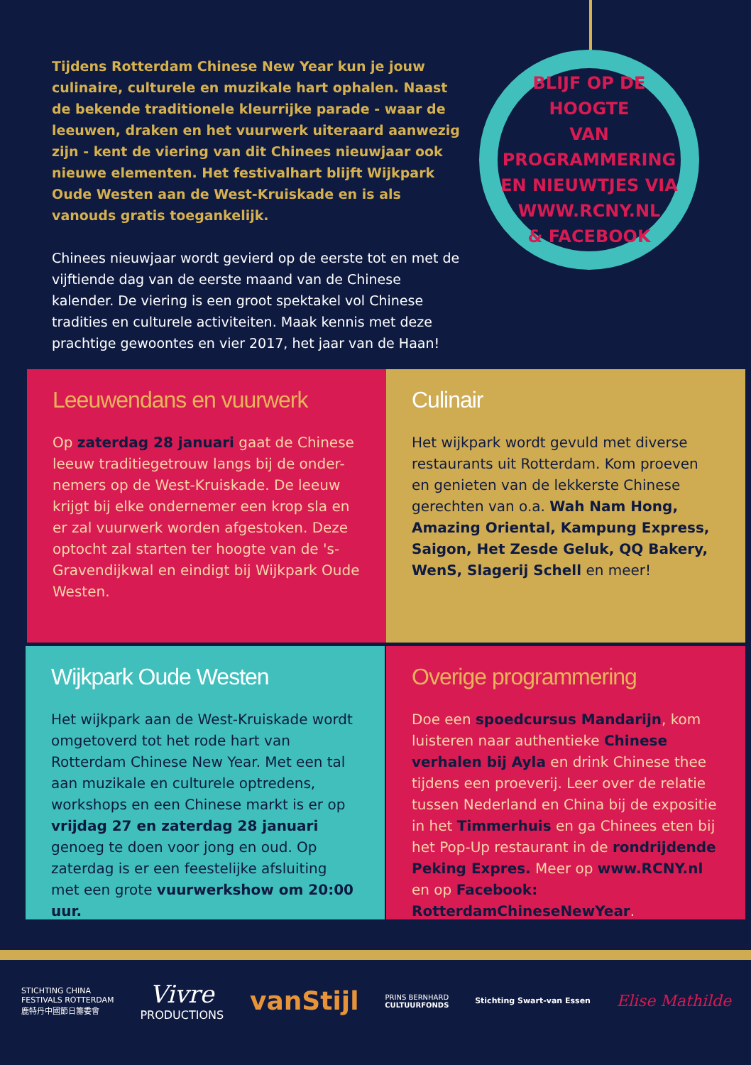Tijdens Rotterdam Chinese New Year kun je jouw culinaire, culturele en muzikale hart ophalen. Naast de bekende traditionele kleurrijke parade - waar de leeuwen, draken en het vuurwerk uiteraard aanwezig zijn - kent de viering van dit Chinees nieuwjaar ook nieuwe elementen. Het festivalhart blijft Wijkpark Oude Westen aan de West-Kruiskade en is als vanouds gratis toegankelijk.
Chinees nieuwjaar wordt gevierd op de eerste tot en met de vijftiende dag van de eerste maand van de Chinese kalender. De viering is een groot spektakel vol Chinese tradities en culturele activiteiten. Maak kennis met deze prachtige gewoontes en vier 2017, het jaar van de Haan!
BLIJF OP DE HOOGTE
VAN PROGRAMMERING
EN NIEUWTJES VIA
WWW.RCNY.NL
& FACEBOOK
Leeuwendans en vuurwerk
Op zaterdag 28 januari gaat de Chinese leeuw traditiegetrouw langs bij de onder-nemers op de West-Kruiskade. De leeuw krijgt bij elke ondernemer een krop sla en er zal vuurwerk worden afgestoken. Deze optocht zal starten ter hoogte van de 's-Gravendijkwal en eindigt bij Wijkpark Oude Westen.
Culinair
Het wijkpark wordt gevuld met diverse restaurants uit Rotterdam. Kom proeven en genieten van de lekkerste Chinese gerechten van o.a. Wah Nam Hong, Amazing Oriental, Kampung Express, Saigon, Het Zesde Geluk, QQ Bakery, WenS, Slagerij Schell en meer!
Wijkpark Oude Westen
Het wijkpark aan de West-Kruiskade wordt omgetoverd tot het rode hart van Rotterdam Chinese New Year. Met een tal aan muzikale en culturele optredens, workshops en een Chinese markt is er op vrijdag 27 en zaterdag 28 januari genoeg te doen voor jong en oud. Op zaterdag is er een feestelijke afsluiting met een grote vuurwerkshow om 20:00 uur.
Overige programmering
Doe een spoedcursus Mandarijn, kom luisteren naar authentieke Chinese verhalen bij Ayla en drink Chinese thee tijdens een proeverij. Leer over de relatie tussen Nederland en China bij de expositie in het Timmerhuis en ga Chinees eten bij het Pop-Up restaurant in de rondrijdende Peking Expres. Meer op www.RCNY.nl en op Facebook: RotterdamChineseNewYear.
STICHTING CHINA
FESTIVALS ROTTERDAM
鹿特丹中國節日籌委會
Vivre
PRODUCTIONS
vanStijl
PRINS BERNHARD
CULTUURFONDS
Stichting Swart-van Essen
Elise Mathilde